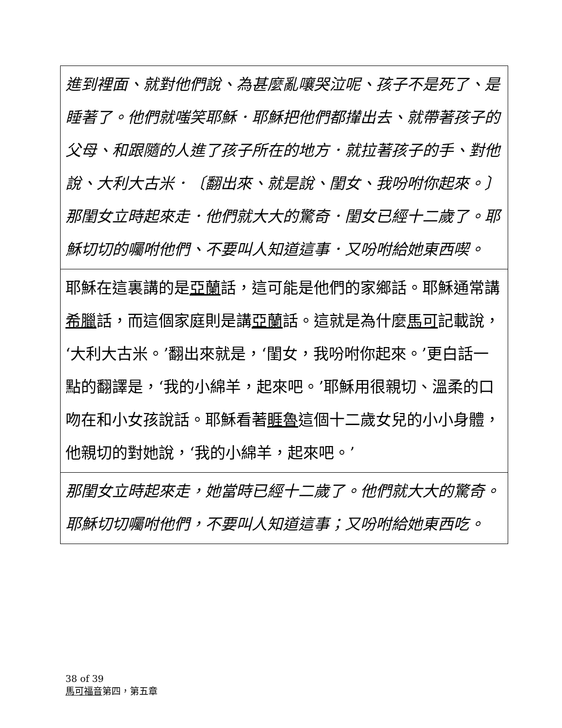| 進到裡面、就對他們說、為甚麼亂嚷哭泣呢、孩子不是死了、是睡著了。他們就嗤笑耶穌．耶穌把他們都攆出去、就帶著孩子的父母、和跟隨的人進了孩子所在的地方．就拉著孩子的手、對他說、大利大古米．〔翻出來、就是說、閨女、我吩咐你起來。〕那閨女立時起來走．他們就大大的驚奇．閨女已經十二歲了。耶穌切切的囑咐他們、不要叫人知道這事．又吩咐給她東西喫。 |
| 耶穌在這裏講的是 亞蘭 話，這可能是他們的家鄉話。耶穌通常講 希臘 話，而這個家庭則是講 亞蘭 話。這就是為什麼 馬可 記載說，‘大利大古米。’翻出來就是，‘閨女，我吩咐你起來。’更白話一點的翻譯是，‘我的小綿羊，起來吧。’耶穌用很親切、溫柔的口吻在和小女孩說話。耶穌看著 睚魯 這個十二歲女兒的小小身體，他親切的對她說，‘我的小綿羊，起來吧。’ |
| 那閨女立時起來走，她當時已經十二歲了。他們就大大的驚奇。耶穌切切囑咐他們，不要叫人知道這事；又吩咐給她東西吃。 |
38 of 39
馬可福音第四，第五章